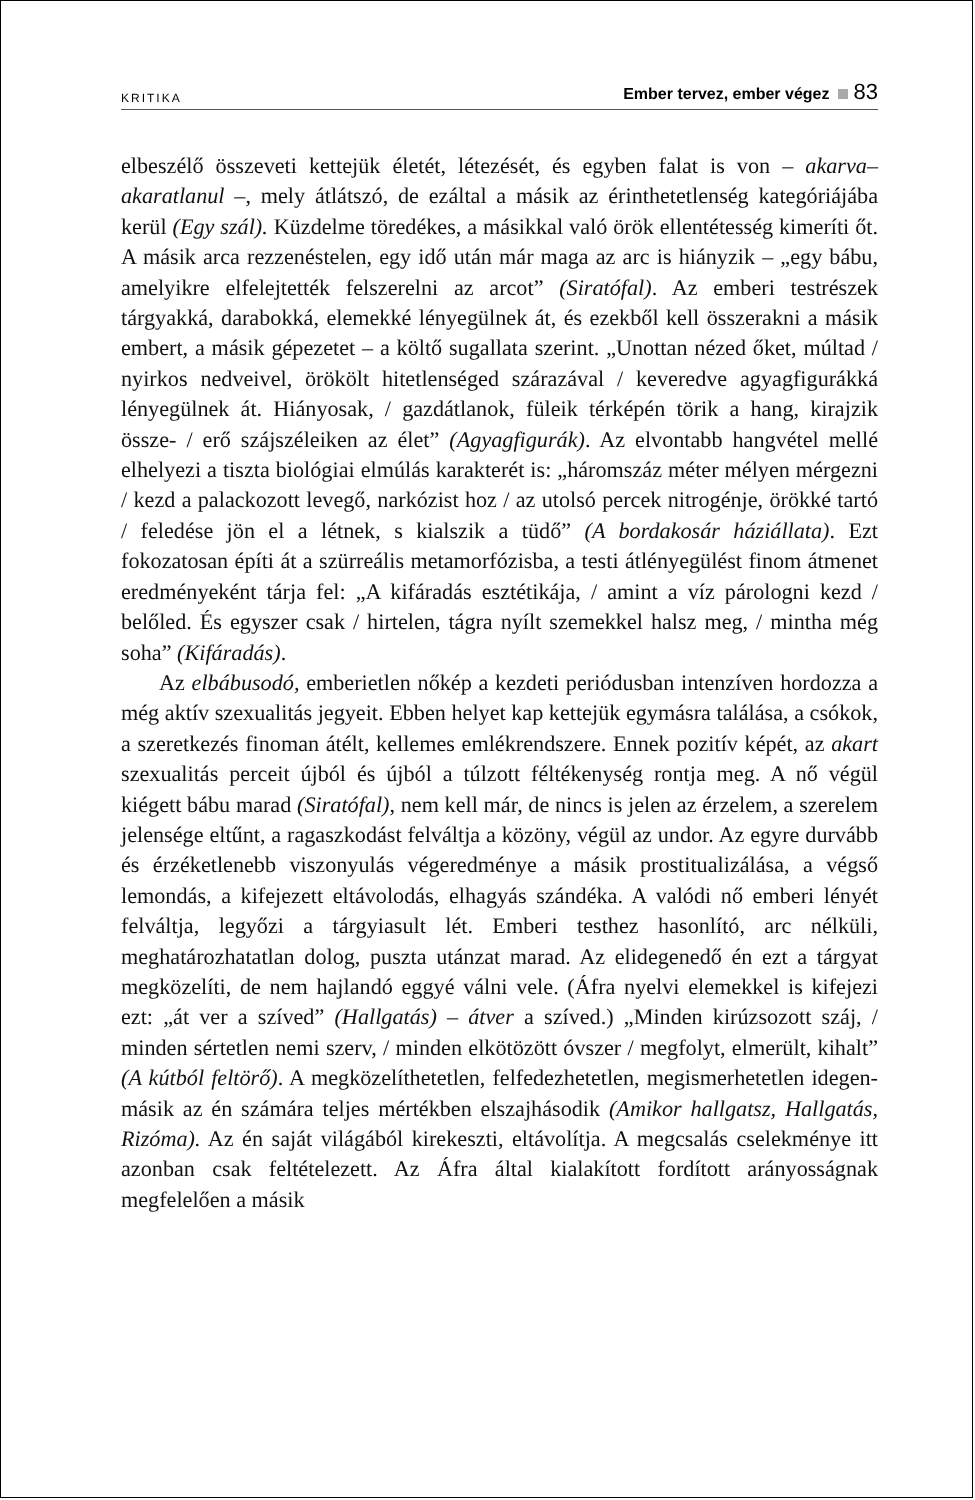KRITIKA Ember tervez, ember végez 83
elbeszélő összeveti kettejük életét, létezését, és egyben falat is von – akarva–akaratlanul –, mely átlátszó, de ezáltal a másik az érinthetetlenség kategóriájába kerül (Egy szál). Küzdelme töredékes, a másikkal való örök ellentétesség kimeríti őt. A másik arca rezzenéstelen, egy idő után már maga az arc is hiányzik – „egy bábu, amelyikre elfelejtették felszerelni az arcot” (Siratófal). Az emberi testrészek tárgyakká, darabokká, elemekké lényegülnek át, és ezekből kell összerakni a másik embert, a másik gépezetet – a költő sugallata szerint. „Unottan nézed őket, múltad / nyirkos nedveivel, örökölt hitetlenséged szárazával / keveredve agyagfigurákká lényegülnek át. Hiányosak, / gazdátlanok, füleik térképén törik a hang, kirajzik össze- / erő szájszéleiken az élet” (Agyagfigurák). Az elvontabb hangvétel mellé elhelyezi a tiszta biológiai elmúlás karakterét is: „háromszáz méter mélyen mérgezni / kezd a palackozott levegő, narkózist hoz / az utolsó percek nitrogénje, örökké tartó / feledése jön el a létnek, s kialszik a tüdő” (A bordakosár háziállata). Ezt fokozatosan építi át a szürreális metamorfózisba, a testi átlényegülést finom átmenet eredményeként tárja fel: „A kifáradás esztétikája, / amint a víz párologni kezd / belőled. És egyszer csak / hirtelen, tágra nyílt szemekkel halsz meg, / mintha még soha” (Kifáradás).
Az elbábusodó, emberietlen nőkép a kezdeti periódusban intenzíven hordozza a még aktív szexualitás jegyeit. Ebben helyet kap kettejük egymásra találása, a csókok, a szeretkezés finoman átélt, kellemes emlékrendszere. Ennek pozitív képét, az akart szexualitás perceit újból és újból a túlzott féltékenység rontja meg. A nő végül kiégett bábu marad (Siratófal), nem kell már, de nincs is jelen az érzelem, a szerelem jelensége eltűnt, a ragaszkodást felváltja a közöny, végül az undor. Az egyre durvább és érzéketlenebb viszonyulás végeredménye a másik prostitualizálása, a végső lemondás, a kifejezett eltávolodás, elhagyás szándéka. A valódi nő emberi lényét felváltja, legyőzi a tárgyiasult lét. Emberi testhez hasonlító, arc nélküli, meghatározhatatlan dolog, puszta utánzat marad. Az elidegenedő én ezt a tárgyat megközelíti, de nem hajlandó eggyé válni vele. (Áfra nyelvi elemekkel is kifejezi ezt: „át ver a szíved” (Hallgatás) – átver a szíved.) „Minden kirúzsozott száj, / minden sértetlen nemi szerv, / minden elkötözött óvszer / megfolyt, elmerült, kihalt” (A kútból feltörő). A megközelíthetetlen, felfedezhetetlen, megismerhetetlen idegen-másik az én számára teljes mértékben elszajhásodik (Amikor hallgatsz, Hallgatás, Rizóma). Az én saját világából kirekeszti, eltávolítja. A megcsalás cselekménye itt azonban csak feltételezett. Az Áfra által kialakított fordított arányosságnak megfelelően a másik